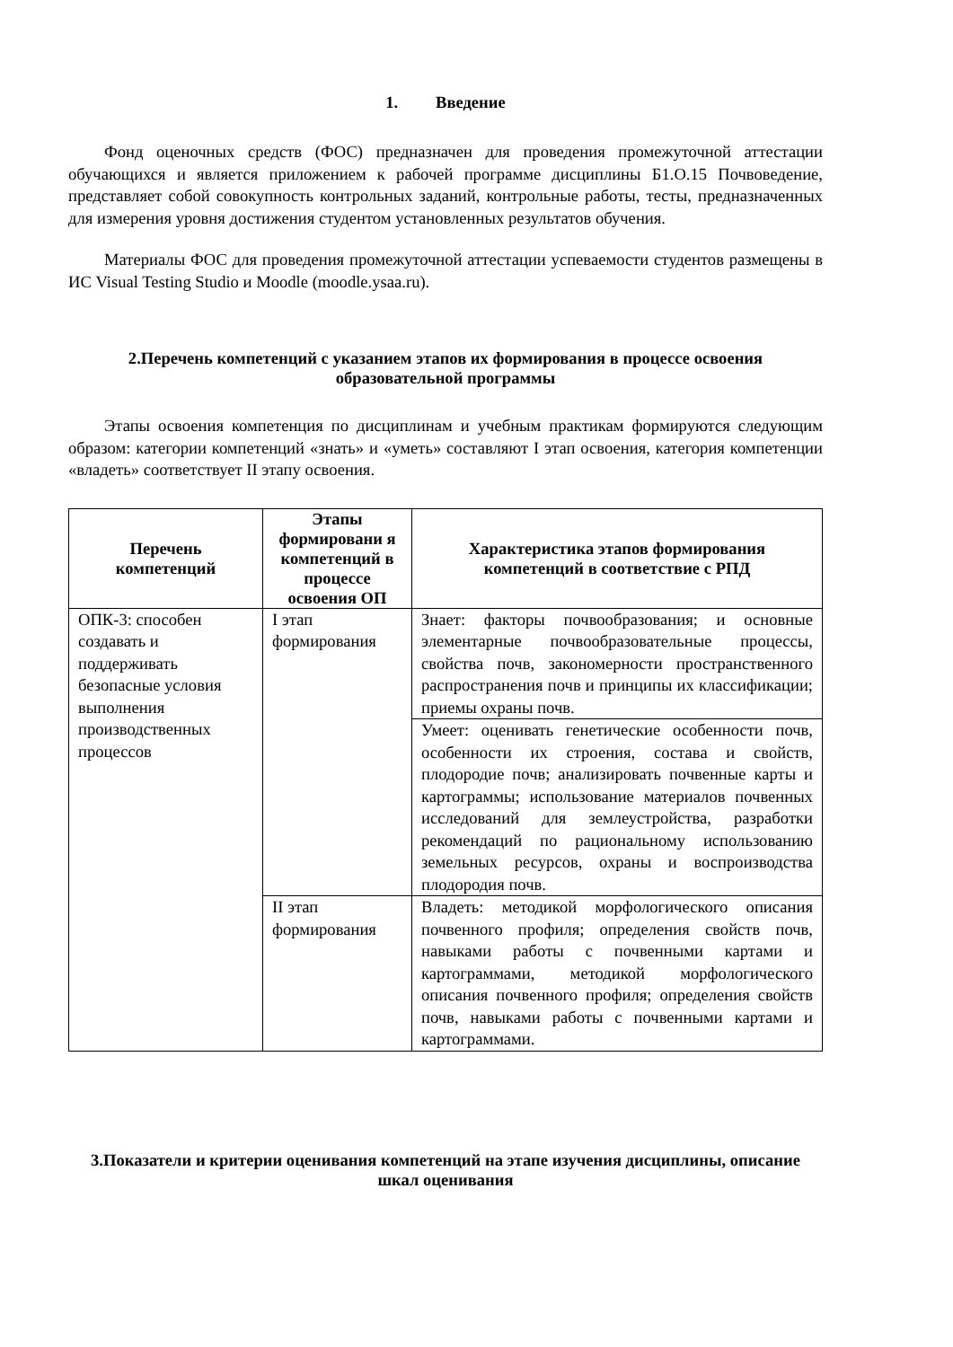1. Введение
Фонд оценочных средств (ФОС) предназначен для проведения промежуточной аттестации обучающихся и является приложением к рабочей программе дисциплины Б1.О.15 Почвоведение, представляет собой совокупность контрольных заданий, контрольные работы, тесты, предназначенных для измерения уровня достижения студентом установленных результатов обучения.
Материалы ФОС для проведения промежуточной аттестации успеваемости студентов размещены в ИС Visual Testing Studio и Moodle (moodle.ysaa.ru).
2.Перечень компетенций с указанием этапов их формирования в процессе освоения образовательной программы
Этапы освоения компетенция по дисциплинам и учебным практикам формируются следующим образом: категории компетенций «знать» и «уметь» составляют I этап освоения, категория компетенции «владеть» соответствует II этапу освоения.
| Перечень компетенций | Этапы формировани я компетенций в процессе освоения ОП | Характеристика этапов формирования компетенций в соответствие с РПД |
| --- | --- | --- |
| ОПК-3: способен создавать и поддерживать безопасные условия выполнения производственных процессов | I этап формирования | Знает: факторы почвообразования; и основные элементарные почвообразовательные процессы, свойства почв, закономерности пространственного распространения почв и принципы их классификации; приемы охраны почв. |
| | | Умеет: оценивать генетические особенности почв, особенности их строения, состава и свойств, плодородие почв; анализировать почвенные карты и картограммы; использование материалов почвенных исследований для землеустройства, разработки рекомендаций по рациональному использованию земельных ресурсов, охраны и воспроизводства плодородия почв. |
| | II этап формирования | Владеть: методикой морфологического описания почвенного профиля; определения свойств почв, навыками работы с почвенными картами и картограммами, методикой морфологического описания почвенного профиля; определения свойств почв, навыками работы с почвенными картами и картограммами. |
3.Показатели и критерии оценивания компетенций на этапе изучения дисциплины, описание шкал оценивания